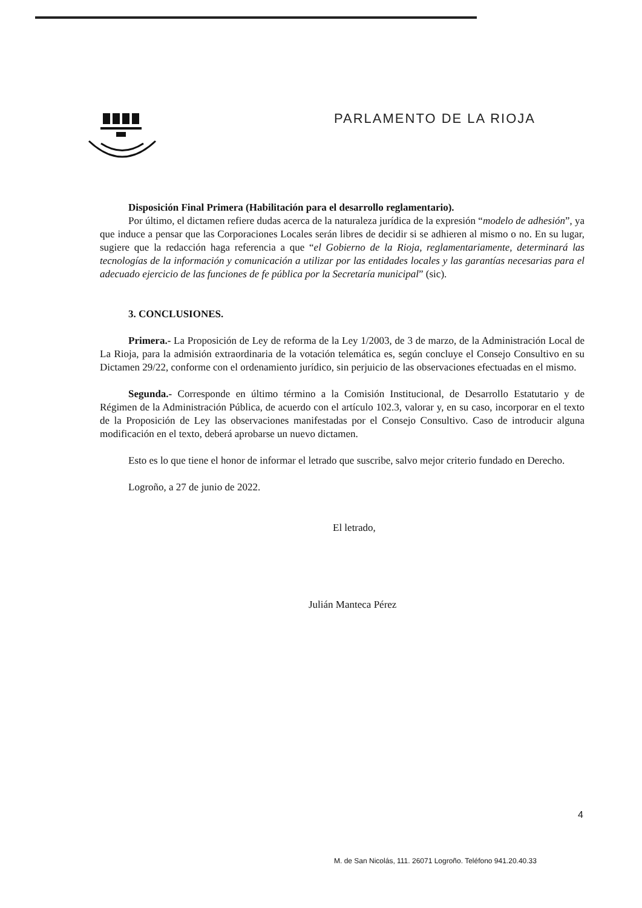PARLAMENTO DE LA RIOJA
Disposición Final Primera (Habilitación para el desarrollo reglamentario).
Por último, el dictamen refiere dudas acerca de la naturaleza jurídica de la expresión “modelo de adhesión”, ya que induce a pensar que las Corporaciones Locales serán libres de decidir si se adhieren al mismo o no. En su lugar, sugiere que la redacción haga referencia a que “el Gobierno de la Rioja, reglamentariamente, determinará las tecnologías de la información y comunicación a utilizar por las entidades locales y las garantías necesarias para el adecuado ejercicio de las funciones de fe pública por la Secretaría municipal” (sic).
3. CONCLUSIONES.
Primera.- La Proposición de Ley de reforma de la Ley 1/2003, de 3 de marzo, de la Administración Local de La Rioja, para la admisión extraordinaria de la votación telemática es, según concluye el Consejo Consultivo en su Dictamen 29/22, conforme con el ordenamiento jurídico, sin perjuicio de las observaciones efectuadas en el mismo.
Segunda.- Corresponde en último término a la Comisión Institucional, de Desarrollo Estatutario y de Régimen de la Administración Pública, de acuerdo con el artículo 102.3, valorar y, en su caso, incorporar en el texto de la Proposición de Ley las observaciones manifestadas por el Consejo Consultivo. Caso de introducir alguna modificación en el texto, deberá aprobarse un nuevo dictamen.
Esto es lo que tiene el honor de informar el letrado que suscribe, salvo mejor criterio fundado en Derecho.
Logroño, a 27 de junio de 2022.
El letrado,
Julián Manteca Pérez
4
M. de San Nicolás, 111. 26071 Logroño. Teléfono 941.20.40.33